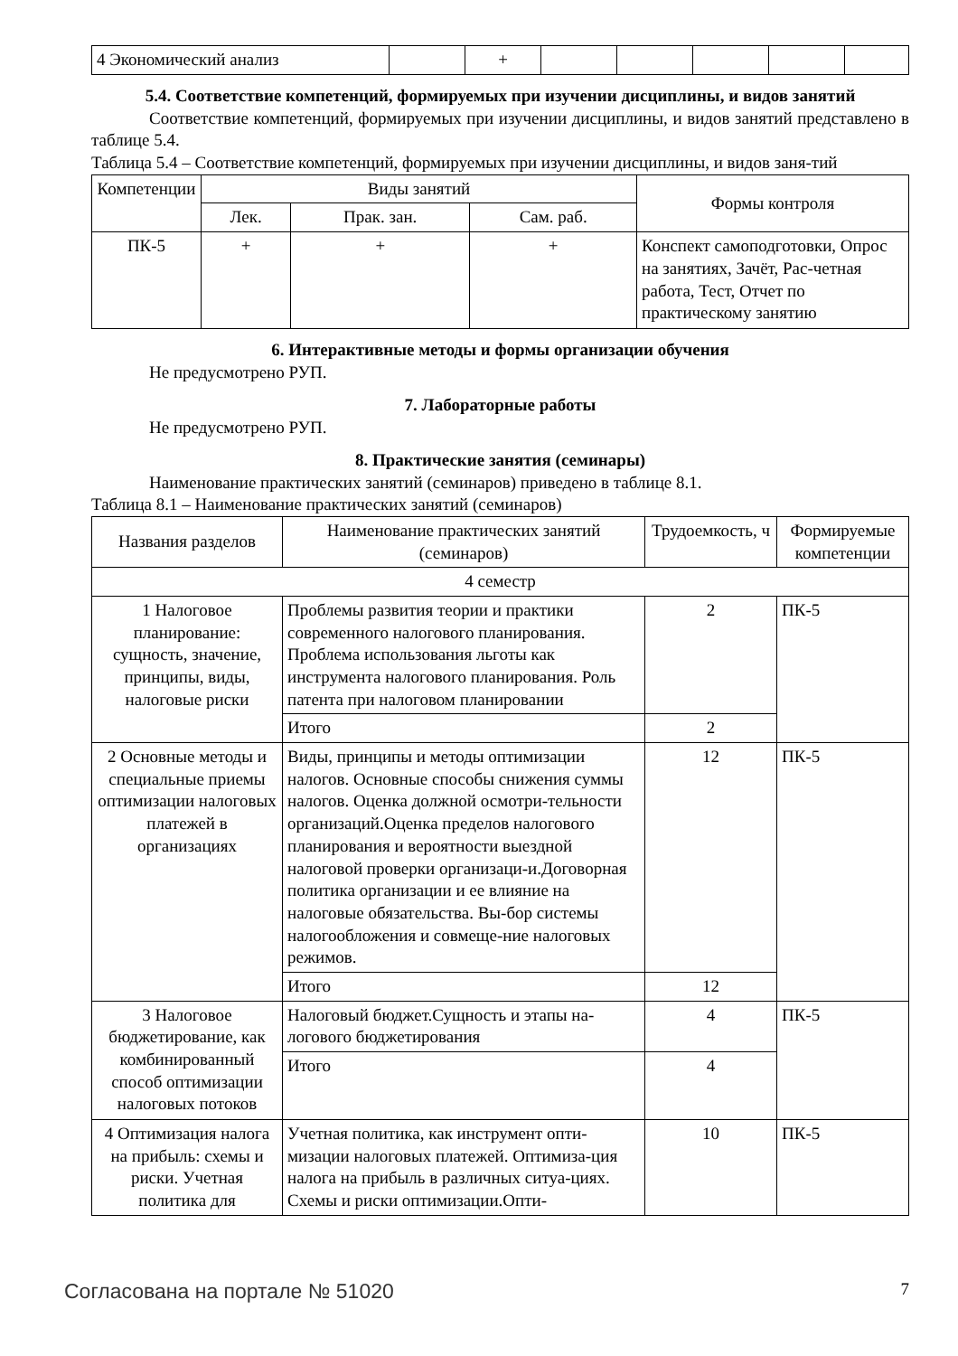| 4 Экономический анализ | | + | | | | | |
5.4. Соответствие компетенций, формируемых при изучении дисциплины, и видов занятий
Соответствие компетенций, формируемых при изучении дисциплины, и видов занятий представлено в таблице 5.4.
Таблица 5.4 – Соответствие компетенций, формируемых при изучении дисциплины, и видов заня-тий
| Компетенции | Виды занятий | | | Формы контроля |
| --- | --- | --- | --- | --- |
| | Лек. | Прак. зан. | Сам. раб. | |
| ПК-5 | + | + | + | Конспект самоподготовки, Опрос на занятиях, Зачёт, Рас-четная работа, Тест, Отчет по практическому занятию |
6. Интерактивные методы и формы организации обучения
Не предусмотрено РУП.
7. Лабораторные работы
Не предусмотрено РУП.
8. Практические занятия (семинары)
Наименование практических занятий (семинаров) приведено в таблице 8.1.
Таблица 8.1 – Наименование практических занятий (семинаров)
| Названия разделов | Наименование практических занятий (семинаров) | Трудоемкость, ч | Формируемые компетенции |
| --- | --- | --- | --- |
| 4 семестр | | | |
| 1 Налоговое планирование: сущность, значение, принципы, виды, налоговые риски | Проблемы развития теории и практики современного налогового планирования. Проблема использования льготы как инструмента налогового планирования. Роль патента при налоговом планировании | 2 | ПК-5 |
| | Итого | 2 | |
| 2 Основные методы и специальные приемы оптимизации налоговых платежей в организациях | Виды, принципы и методы оптимизации налогов. Основные способы снижения суммы налогов. Оценка должной осмотри-тельности организаций.Оценка пределов налогового планирования и вероятности выездной налоговой проверки организаци-и.Договорная политика организации и ее влияние на налоговые обязательства. Вы-бор системы налогообложения и совмеще-ние налоговых режимов. | 12 | ПК-5 |
| | Итого | 12 | |
| 3 Налоговое бюджетирование, как комбинированный способ оптимизации налоговых потоков | Налоговый бюджет.Сущность и этапы на-логового бюджетирования | 4 | ПК-5 |
| | Итого | 4 | |
| 4 Оптимизация налога на прибыль: схемы и риски. Учетная политика для | Учетная политика, как инструмент опти-мизации налоговых платежей. Оптимиза-ция налога на прибыль в различных ситуа-циях. Схемы и риски оптимизации.Опти- | 10 | ПК-5 |
Согласована на портале № 51020 7